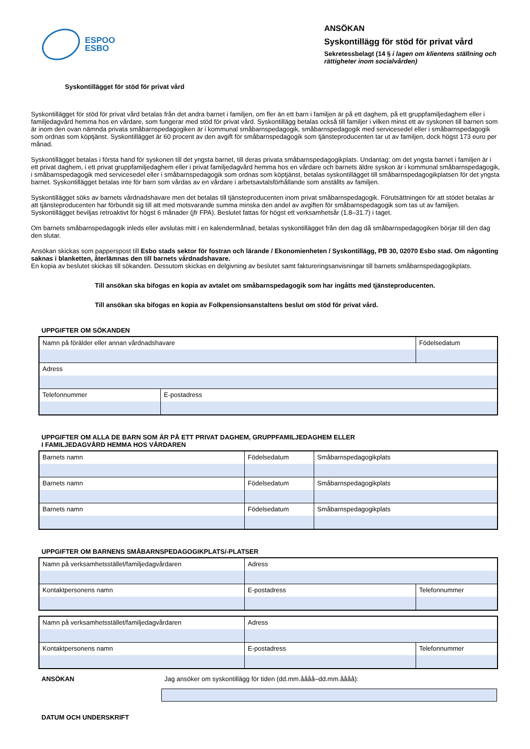ESPOO
ESBO
ANSÖKAN
Syskontillägg för stöd för privat vård
Sekretessbelagt (14 § i lagen om klientens ställning och rättigheter inom socialvården)
Syskontillägget för stöd för privat vård
Syskontillägget för stöd för privat vård betalas från det andra barnet i familjen, om fler än ett barn i familjen är på ett daghem, på ett gruppfamiljedaghem eller i familjedagvård hemma hos en vårdare, som fungerar med stöd för privat vård. Syskontillägg betalas också till familjer i vilken minst ett av syskonen till barnen som är inom den ovan nämnda privata småbarnspedagogiken är i kommunal småbarnspedagogik, småbarnspedagogik med servicesedel eller i småbarnspedagogik som ordnas som köptjänst. Syskontillägget är 60 procent av den avgift för småbarnspedagogik som tjänsteproducenten tar ut av familjen, dock högst 173 euro per månad.
Syskontillägget betalas i första hand för syskonen till det yngsta barnet, till deras privata småbarnspedagogikplats. Undantag: om det yngsta barnet i familjen är i ett privat daghem, i ett privat gruppfamiljedaghem eller i privat familjedagvård hemma hos en vårdare och barnets äldre syskon är i kommunal småbarnspedagogik, i småbarnspedagogik med servicesedel eller i småbarnspedagogik som ordnas som köptjänst, betalas syskontillägget till småbarnspedagogikplatsen för det yngsta barnet. Syskontillägget betalas inte för barn som vårdas av en vårdare i arbetsavtalsförhållande som anställts av familjen.
Syskontillägget söks av barnets vårdnadshavare men det betalas till tjänsteproducenten inom privat småbarnspedagogik. Förutsättningen för att stödet betalas är att tjänsteproducenten har förbundit sig till att med motsvarande summa minska den andel av avgiften för småbarnspedagogik som tas ut av familjen. Syskontillägget beviljas retroaktivt för högst 6 månader (jfr FPA). Beslutet fattas för högst ett verksamhetsår (1.8–31.7) i taget.
Om barnets småbarnspedagogik inleds eller avslutas mitt i en kalendermånad, betalas syskontillägget från den dag då småbarnspedagogiken börjar till den dag den slutar.
Ansökan skickas som papperspost till Esbo stads sektor för fostran och lärande / Ekonomienheten / Syskontillägg, PB 30, 02070 Esbo stad. Om någonting saknas i blanketten, återlämnas den till barnets vårdnadshavare.
En kopia av beslutet skickas till sökanden. Dessutom skickas en delgivning av beslutet samt faktureringsanvisningar till barnets småbarnspedagogikplats.
Till ansökan ska bifogas en kopia av avtalet om småbarnspedagogik som har ingåtts med tjänsteproducenten.
Till ansökan ska bifogas en kopia av Folkpensionsanstaltens beslut om stöd för privat vård.
UPPGIFTER OM SÖKANDEN
| Namn på förälder eller annan vårdnadshavare | | Födelsedatum |
| Adress | | |
| Telefonnummer | E-postadress | |
UPPGIFTER OM ALLA DE BARN SOM ÄR PÅ ETT PRIVAT DAGHEM, GRUPPFAMILJEDAGHEM ELLER
I FAMILJEDAGVÅRD HEMMA HOS VÅRDAREN
| Barnets namn | Födelsedatum | Småbarnspedagogikplats |
| Barnets namn | Födelsedatum | Småbarnspedagogikplats |
| Barnets namn | Födelsedatum | Småbarnspedagogikplats |
UPPGIFTER OM BARNENS SMÅBARNSPEDAGOGIKPLATS/-PLATSER
| Namn på verksamhetsstället/familjedagvårdaren | Adress | |
| Kontaktpersonens namn | E-postadress | Telefonnummer |
| Namn på verksamhetsstället/familjedagvårdaren | Adress | |
| Kontaktpersonens namn | E-postadress | Telefonnummer |
ANSÖKAN Jag ansöker om syskontillägg för tiden (dd.mm.åååå–dd.mm.åååå):
DATUM OCH UNDERSKRIFT